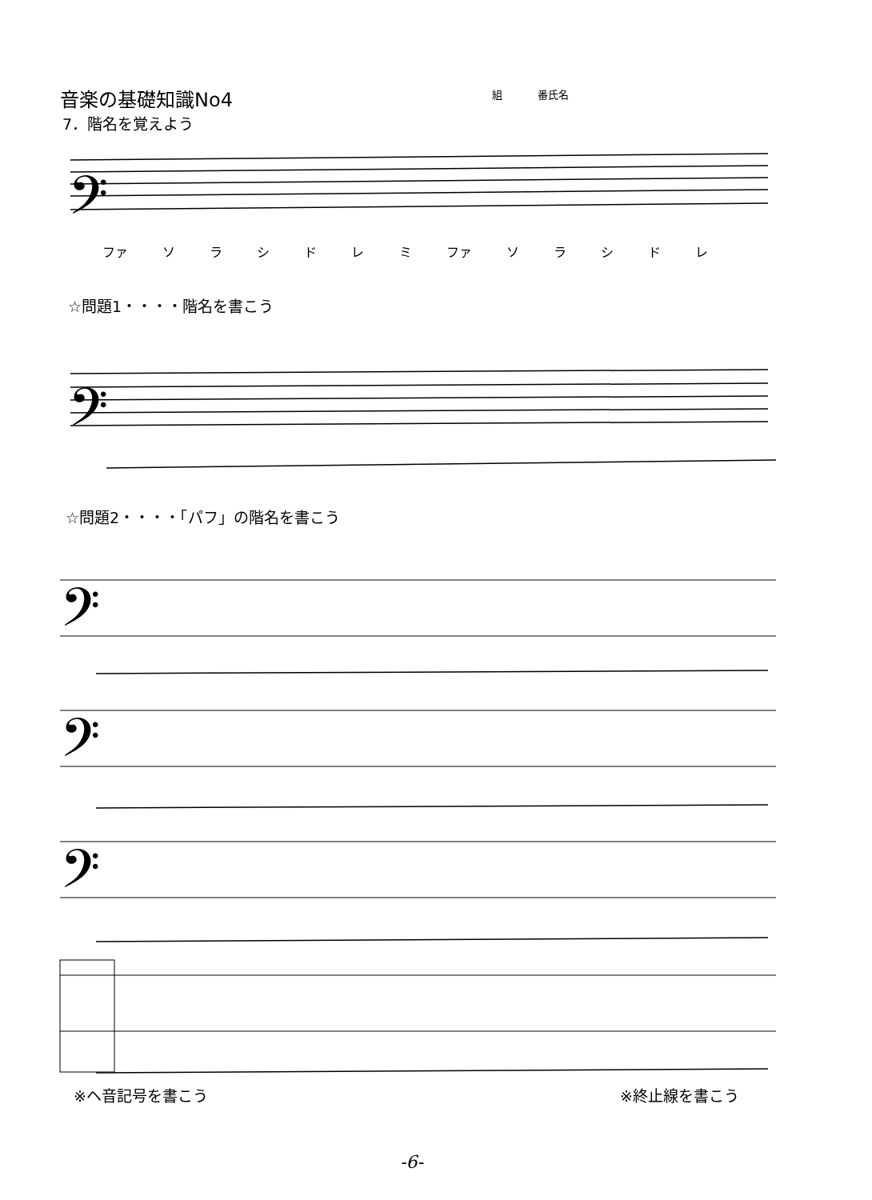音楽の基礎知識No4 組 番氏名
7．階名を覚えよう
𝄢
ファ ソ ラ シ ド レ ミ ファ ソ ラ シ ド レ
☆問題1・・・・階名を書こう
𝄢
☆問題2・・・・「パフ」の階名を書こう
𝄢
𝄢
𝄢
※ヘ音記号を書こう ※終止線を書こう
-6-